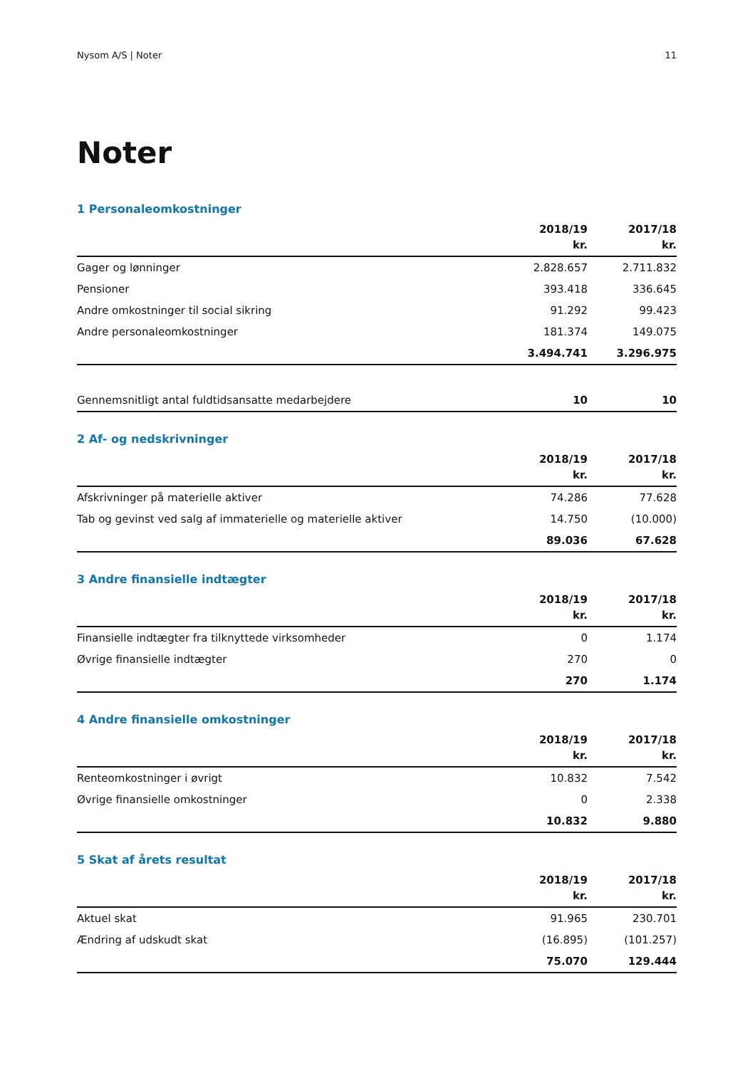Nysom A/S | Noter 11
Noter
1 Personaleomkostninger
| | 2018/19 | 2017/18 |
| --- | --- | --- |
| | kr. | kr. |
| Gager og lønninger | 2.828.657 | 2.711.832 |
| Pensioner | 393.418 | 336.645 |
| Andre omkostninger til social sikring | 91.292 | 99.423 |
| Andre personaleomkostninger | 181.374 | 149.075 |
| | 3.494.741 | 3.296.975 |
| Gennemsnitligt antal fuldtidsansatte medarbejdere | 10 | 10 |
2 Af- og nedskrivninger
| | 2018/19 | 2017/18 |
| --- | --- | --- |
| | kr. | kr. |
| Afskrivninger på materielle aktiver | 74.286 | 77.628 |
| Tab og gevinst ved salg af immaterielle og materielle aktiver | 14.750 | (10.000) |
| | 89.036 | 67.628 |
3 Andre finansielle indtægter
| | 2018/19 | 2017/18 |
| --- | --- | --- |
| | kr. | kr. |
| Finansielle indtægter fra tilknyttede virksomheder | 0 | 1.174 |
| Øvrige finansielle indtægter | 270 | 0 |
| | 270 | 1.174 |
4 Andre finansielle omkostninger
| | 2018/19 | 2017/18 |
| --- | --- | --- |
| | kr. | kr. |
| Renteomkostninger i øvrigt | 10.832 | 7.542 |
| Øvrige finansielle omkostninger | 0 | 2.338 |
| | 10.832 | 9.880 |
5 Skat af årets resultat
| | 2018/19 | 2017/18 |
| --- | --- | --- |
| | kr. | kr. |
| Aktuel skat | 91.965 | 230.701 |
| Ændring af udskudt skat | (16.895) | (101.257) |
| | 75.070 | 129.444 |